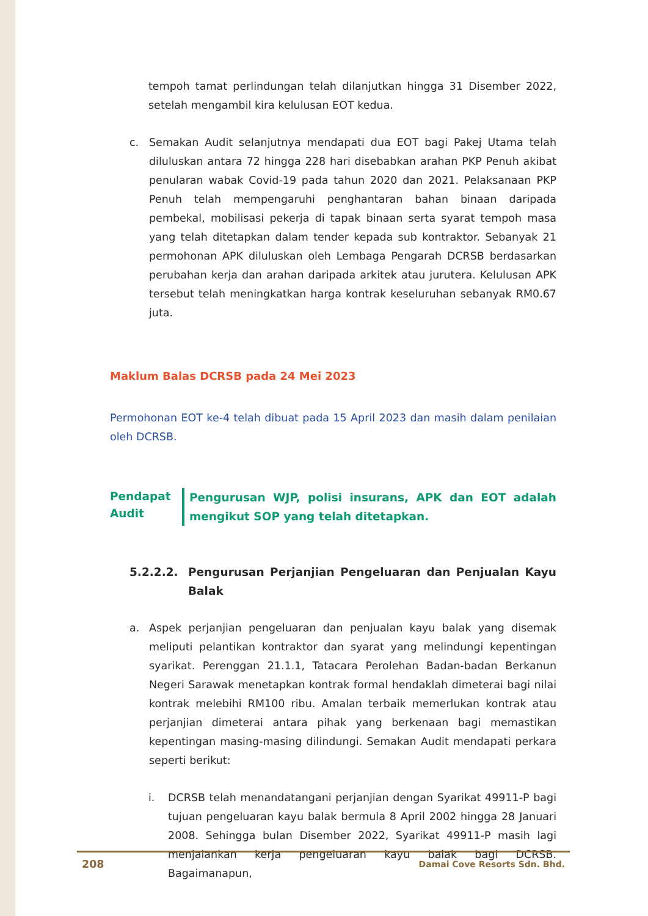tempoh tamat perlindungan telah dilanjutkan hingga 31 Disember 2022, setelah mengambil kira kelulusan EOT kedua.
c. Semakan Audit selanjutnya mendapati dua EOT bagi Pakej Utama telah diluluskan antara 72 hingga 228 hari disebabkan arahan PKP Penuh akibat penularan wabak Covid-19 pada tahun 2020 dan 2021. Pelaksanaan PKP Penuh telah mempengaruhi penghantaran bahan binaan daripada pembekal, mobilisasi pekerja di tapak binaan serta syarat tempoh masa yang telah ditetapkan dalam tender kepada sub kontraktor. Sebanyak 21 permohonan APK diluluskan oleh Lembaga Pengarah DCRSB berdasarkan perubahan kerja dan arahan daripada arkitek atau jurutera. Kelulusan APK tersebut telah meningkatkan harga kontrak keseluruhan sebanyak RM0.67 juta.
Maklum Balas DCRSB pada 24 Mei 2023
Permohonan EOT ke-4 telah dibuat pada 15 April 2023 dan masih dalam penilaian oleh DCRSB.
Pendapat Audit
Pengurusan WJP, polisi insurans, APK dan EOT adalah mengikut SOP yang telah ditetapkan.
5.2.2.2. Pengurusan Perjanjian Pengeluaran dan Penjualan Kayu Balak
a. Aspek perjanjian pengeluaran dan penjualan kayu balak yang disemak meliputi pelantikan kontraktor dan syarat yang melindungi kepentingan syarikat. Perenggan 21.1.1, Tatacara Perolehan Badan-badan Berkanun Negeri Sarawak menetapkan kontrak formal hendaklah dimeterai bagi nilai kontrak melebihi RM100 ribu. Amalan terbaik memerlukan kontrak atau perjanjian dimeterai antara pihak yang berkenaan bagi memastikan kepentingan masing-masing dilindungi. Semakan Audit mendapati perkara seperti berikut:
i. DCRSB telah menandatangani perjanjian dengan Syarikat 49911-P bagi tujuan pengeluaran kayu balak bermula 8 April 2002 hingga 28 Januari 2008. Sehingga bulan Disember 2022, Syarikat 49911-P masih lagi menjalankan kerja pengeluaran kayu balak bagi DCRSB. Bagaimanapun,
208 Damai Cove Resorts Sdn. Bhd.